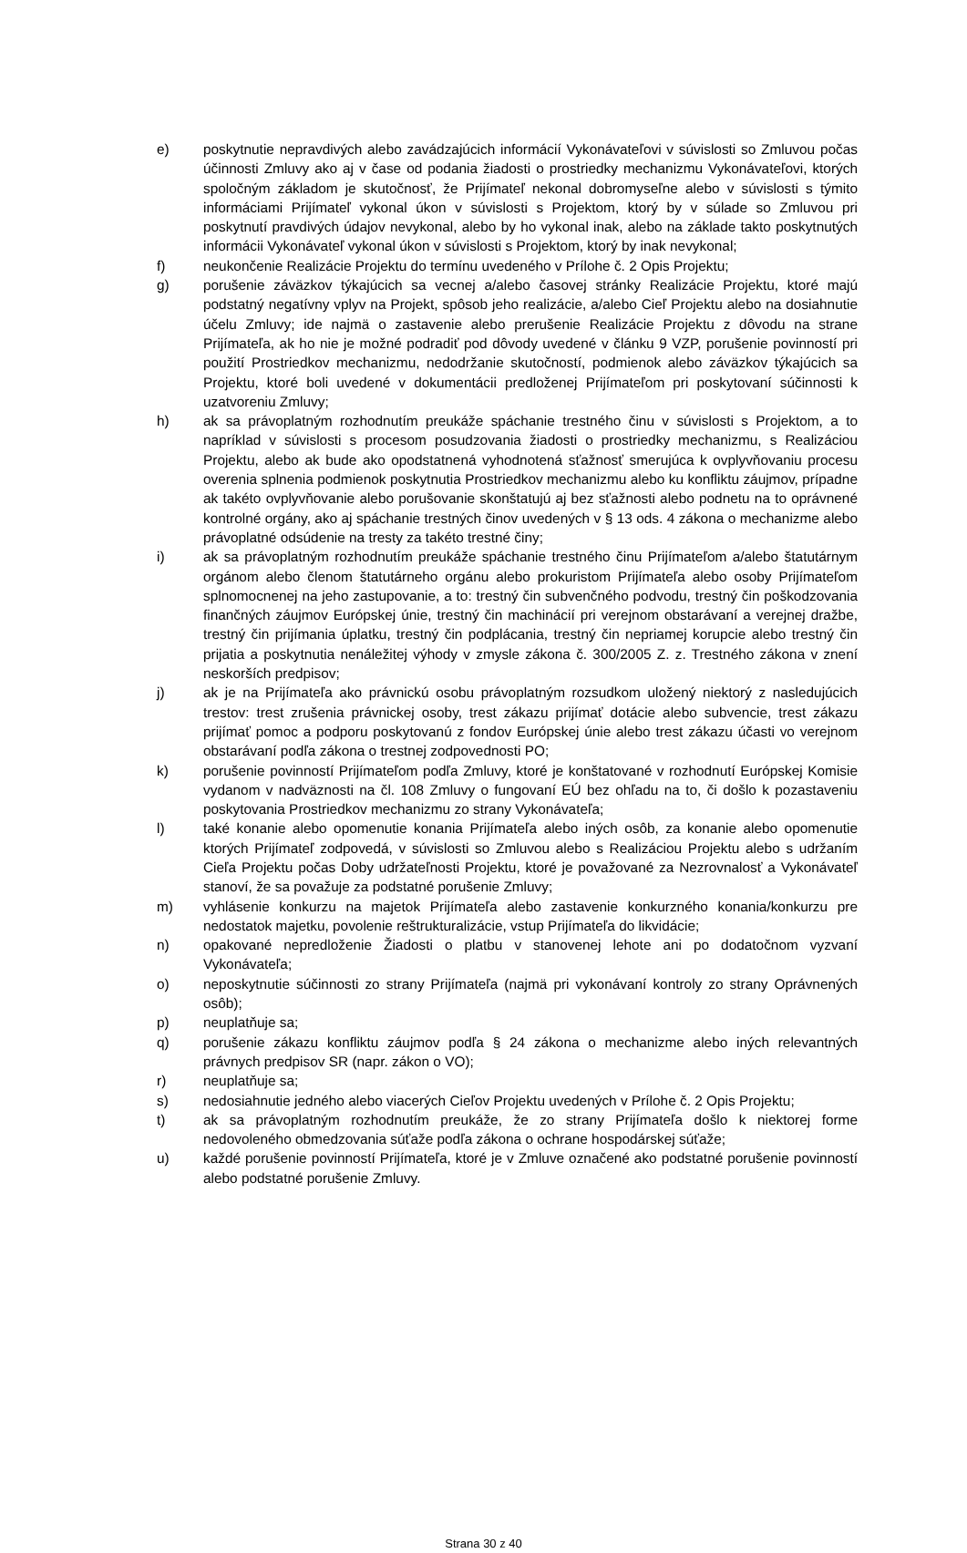e) poskytnutie nepravdivých alebo zavádzajúcich informácií Vykonávateľovi v súvislosti so Zmluvou počas účinnosti Zmluvy ako aj v čase od podania žiadosti o prostriedky mechanizmu Vykonávateľovi, ktorých spoločným základom je skutočnosť, že Prijímateľ nekonal dobromyseľne alebo v súvislosti s týmito informáciami Prijímateľ vykonal úkon v súvislosti s Projektom, ktorý by v súlade so Zmluvou pri poskytnutí pravdivých údajov nevykonal, alebo by ho vykonal inak, alebo na základe takto poskytnutých informácii Vykonávateľ vykonal úkon v súvislosti s Projektom, ktorý by inak nevykonal;
f) neukončenie Realizácie Projektu do termínu uvedeného v Prílohe č. 2 Opis Projektu;
g) porušenie záväzkov týkajúcich sa vecnej a/alebo časovej stránky Realizácie Projektu, ktoré majú podstatný negatívny vplyv na Projekt, spôsob jeho realizácie, a/alebo Cieľ Projektu alebo na dosiahnutie účelu Zmluvy; ide najmä o zastavenie alebo prerušenie Realizácie Projektu z dôvodu na strane Prijímateľa, ak ho nie je možné podradiť pod dôvody uvedené v článku 9 VZP, porušenie povinností pri použití Prostriedkov mechanizmu, nedodržanie skutočností, podmienok alebo záväzkov týkajúcich sa Projektu, ktoré boli uvedené v dokumentácii predloženej Prijímateľom pri poskytovaní súčinnosti k uzatvoreniu Zmluvy;
h) ak sa právoplatným rozhodnutím preukáže spáchanie trestného činu v súvislosti s Projektom, a to napríklad v súvislosti s procesom posudzovania žiadosti o prostriedky mechanizmu, s Realizáciou Projektu, alebo ak bude ako opodstatnená vyhodnotená sťažnosť smerujúca k ovplyvňovaniu procesu overenia splnenia podmienok poskytnutia Prostriedkov mechanizmu alebo ku konfliktu záujmov, prípadne ak takéto ovplyvňovanie alebo porušovanie skonštatujú aj bez sťažnosti alebo podnetu na to oprávnené kontrolné orgány, ako aj spáchanie trestných činov uvedených v § 13 ods. 4 zákona o mechanizme alebo právoplatné odsúdenie na tresty za takéto trestné činy;
i) ak sa právoplatným rozhodnutím preukáže spáchanie trestného činu Prijímateľom a/alebo štatutárnym orgánom alebo členom štatutárneho orgánu alebo prokuristom Prijímateľa alebo osoby Prijímateľom splnomocnenej na jeho zastupovanie, a to: trestný čin subvenčného podvodu, trestný čin poškodzovania finančných záujmov Európskej únie, trestný čin machinácií pri verejnom obstarávaní a verejnej dražbe, trestný čin prijímania úplatku, trestný čin podplácania, trestný čin nepriamej korupcie alebo trestný čin prijatia a poskytnutia nenáležitej výhody v zmysle zákona č. 300/2005 Z. z. Trestného zákona v znení neskorších predpisov;
j) ak je na Prijímateľa ako právnickú osobu právoplatným rozsudkom uložený niektorý z nasledujúcich trestov: trest zrušenia právnickej osoby, trest zákazu prijímať dotácie alebo subvencie, trest zákazu prijímať pomoc a podporu poskytovanú z fondov Európskej únie alebo trest zákazu účasti vo verejnom obstarávaní podľa zákona o trestnej zodpovednosti PO;
k) porušenie povinností Prijímateľom podľa Zmluvy, ktoré je konštatované v rozhodnutí Európskej Komisie vydanom v nadväznosti na čl. 108 Zmluvy o fungovaní EÚ bez ohľadu na to, či došlo k pozastaveniu poskytovania Prostriedkov mechanizmu zo strany Vykonávateľa;
l) také konanie alebo opomenutie konania Prijímateľa alebo iných osôb, za konanie alebo opomenutie ktorých Prijímateľ zodpovedá, v súvislosti so Zmluvou alebo s Realizáciou Projektu alebo s udržaním Cieľa Projektu počas Doby udržateľnosti Projektu, ktoré je považované za Nezrovnalosť a Vykonávateľ stanoví, že sa považuje za podstatné porušenie Zmluvy;
m) vyhlásenie konkurzu na majetok Prijímateľa alebo zastavenie konkurzného konania/konkurzu pre nedostatok majetku, povolenie reštrukturalizácie, vstup Prijímateľa do likvidácie;
n) opakované nepredloženie Žiadosti o platbu v stanovenej lehote ani po dodatočnom vyzvaní Vykonávateľa;
o) neposkytnutie súčinnosti zo strany Prijímateľa (najmä pri vykonávaní kontroly zo strany Oprávnených osôb);
p) neuplatňuje sa;
q) porušenie zákazu konfliktu záujmov podľa § 24 zákona o mechanizme alebo iných relevantných právnych predpisov SR (napr. zákon o VO);
r) neuplatňuje sa;
s) nedosiahnutie jedného alebo viacerých Cieľov Projektu uvedených v Prílohe č. 2 Opis Projektu;
t) ak sa právoplatným rozhodnutím preukáže, že zo strany Prijímateľa došlo k niektorej forme nedovoleného obmedzovania súťaže podľa zákona o ochrane hospodárskej súťaže;
u) každé porušenie povinností Prijímateľa, ktoré je v Zmluve označené ako podstatné porušenie povinností alebo podstatné porušenie Zmluvy.
Strana 30 z 40